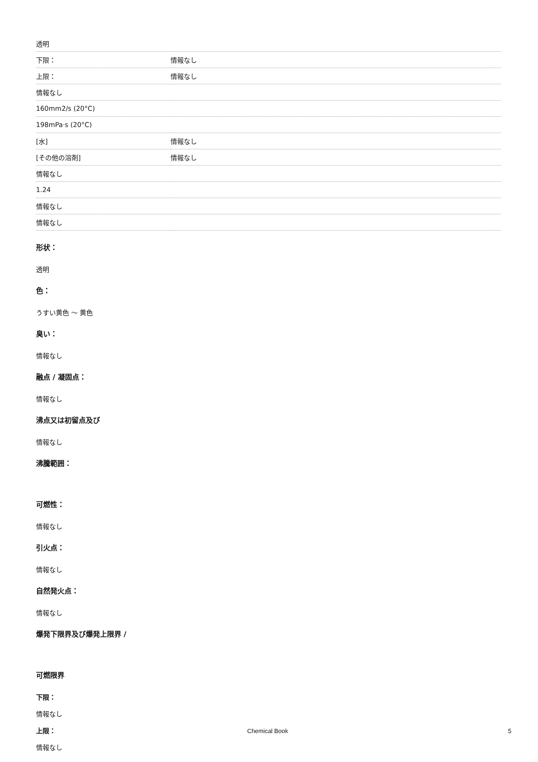| 透明 | |
| 下限： | 情報なし |
| 上限： | 情報なし |
| 情報なし | |
| 160mm2/s (20°C) | |
| 198mPa·s (20°C) | |
| [水] | 情報なし |
| [その他の溶剤] | 情報なし |
| 情報なし | |
| 1.24 | |
| 情報なし | |
| 情報なし | |
形状：
透明
色：
うすい黄色 ～ 黄色
臭い：
情報なし
融点 / 凝固点：
情報なし
沸点又は初留点及び
情報なし
沸騰範囲：
可燃性：
情報なし
引火点：
情報なし
自然発火点：
情報なし
爆発下限界及び爆発上限界 /
可燃限界
下限：
情報なし
上限：
情報なし
Chemical Book 5